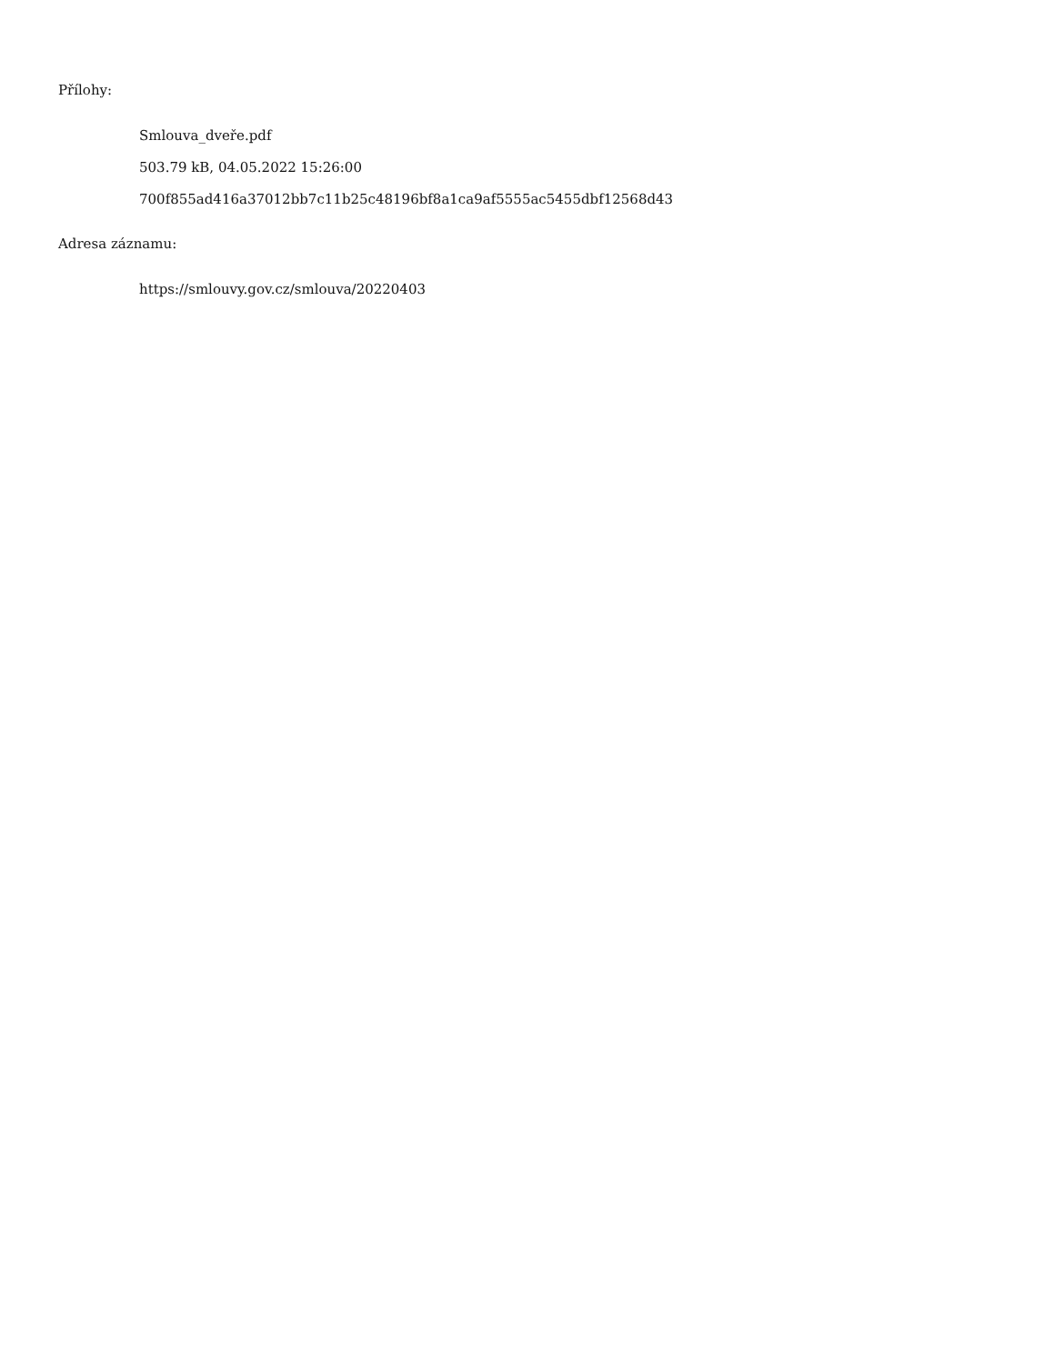Přílohy:
Smlouva_dveře.pdf
503.79 kB, 04.05.2022 15:26:00
700f855ad416a37012bb7c11b25c48196bf8a1ca9af5555ac5455dbf12568d43
Adresa záznamu:
https://smlouvy.gov.cz/smlouva/20220403